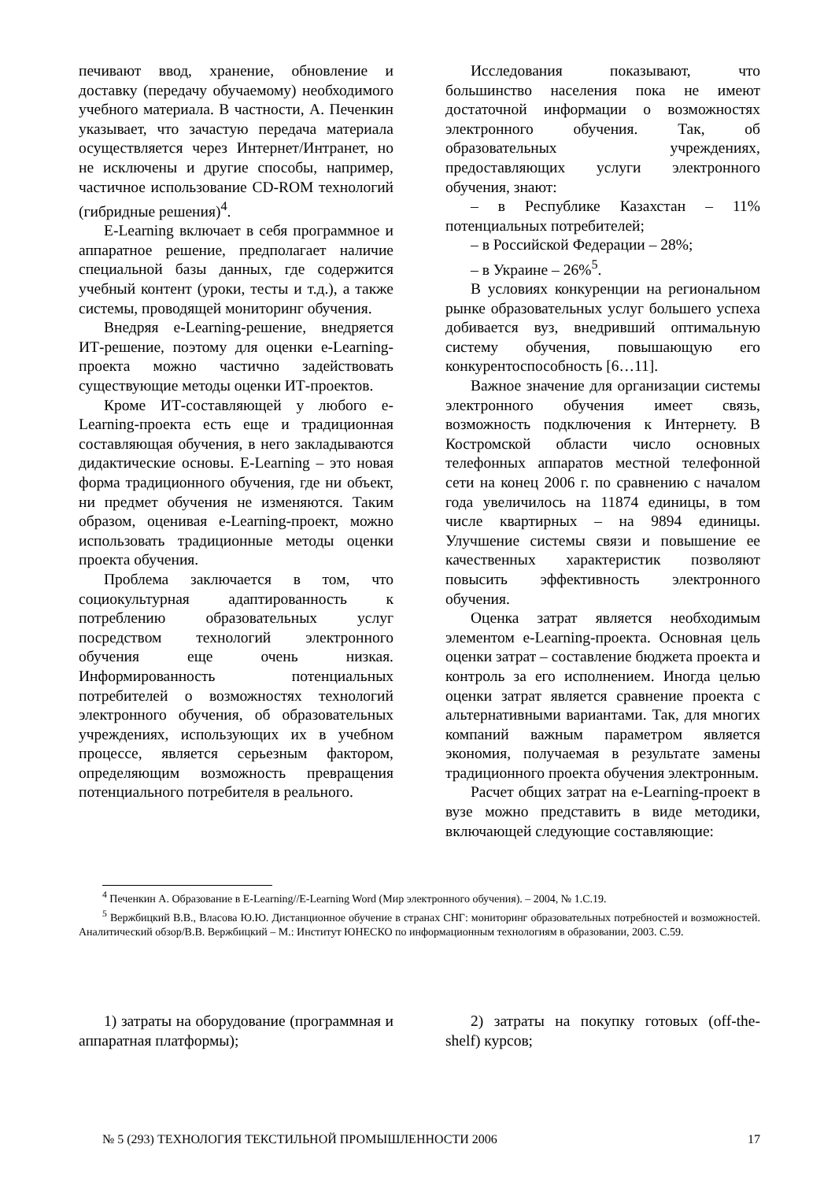печивают ввод, хранение, обновление и доставку (передачу обучаемому) необходимого учебного материала. В частности, А. Печенкин указывает, что зачастую передача материала осуществляется через Интернет/Интранет, но не исключены и другие способы, например, частичное использование CD-ROM технологий (гибридные решения)<sup>4</sup>.
E-Learning включает в себя программное и аппаратное решение, предполагает наличие специальной базы данных, где содержится учебный контент (уроки, тесты и т.д.), а также системы, проводящей мониторинг обучения.
Внедряя e-Learning-решение, внедряется ИТ-решение, поэтому для оценки e-Learning-проекта можно частично задействовать существующие методы оценки ИТ-проектов.
Кроме ИТ-составляющей у любого e-Learning-проекта есть еще и традиционная составляющая обучения, в него закладываются дидактические основы. E-Learning – это новая форма традиционного обучения, где ни объект, ни предмет обучения не изменяются. Таким образом, оценивая e-Learning-проект, можно использовать традиционные методы оценки проекта обучения.
Проблема заключается в том, что социокультурная адаптированность к потреблению образовательных услуг посредством технологий электронного обучения еще очень низкая. Информированность потенциальных потребителей о возможностях технологий электронного обучения, об образовательных учреждениях, использующих их в учебном процессе, является серьезным фактором, определяющим возможность превращения потенциального потребителя в реального.
Исследования показывают, что большинство населения пока не имеют достаточной информации о возможностях электронного обучения. Так, об образовательных учреждениях, предоставляющих услуги электронного обучения, знают:
– в Республике Казахстан – 11% потенциальных потребителей;
– в Российской Федерации – 28%;
– в Украине – 26%<sup>5</sup>.
В условиях конкуренции на региональном рынке образовательных услуг большего успеха добивается вуз, внедривший оптимальную систему обучения, повышающую его конкурентоспособность [6…11].
Важное значение для организации системы электронного обучения имеет связь, возможность подключения к Интернету. В Костромской области число основных телефонных аппаратов местной телефонной сети на конец 2006 г. по сравнению с началом года увеличилось на 11874 единицы, в том числе квартирных – на 9894 единицы. Улучшение системы связи и повышение ее качественных характеристик позволяют повысить эффективность электронного обучения.
Оценка затрат является необходимым элементом e-Learning-проекта. Основная цель оценки затрат – составление бюджета проекта и контроль за его исполнением. Иногда целью оценки затрат является сравнение проекта с альтернативными вариантами. Так, для многих компаний важным параметром является экономия, получаемая в результате замены традиционного проекта обучения электронным.
Расчет общих затрат на e-Learning-проект в вузе можно представить в виде методики, включающей следующие составляющие:
<sup>4</sup> Печенкин А. Образование в E-Learning//E-Learning Word (Мир электронного обучения). – 2004, № 1.С.19.
<sup>5</sup> Вержбицкий В.В., Власова Ю.Ю. Дистанционное обучение в странах СНГ: мониторинг образовательных потребностей и возможностей. Аналитический обзор/В.В. Вержбицкий – М.: Институт ЮНЕСКО по информационным технологиям в образовании, 2003. С.59.
1) затраты на оборудование (программная и аппаратная платформы);
2) затраты на покупку готовых (off-the-shelf) курсов;
№ 5 (293) ТЕХНОЛОГИЯ ТЕКСТИЛЬНОЙ ПРОМЫШЛЕННОСТИ 2006 17